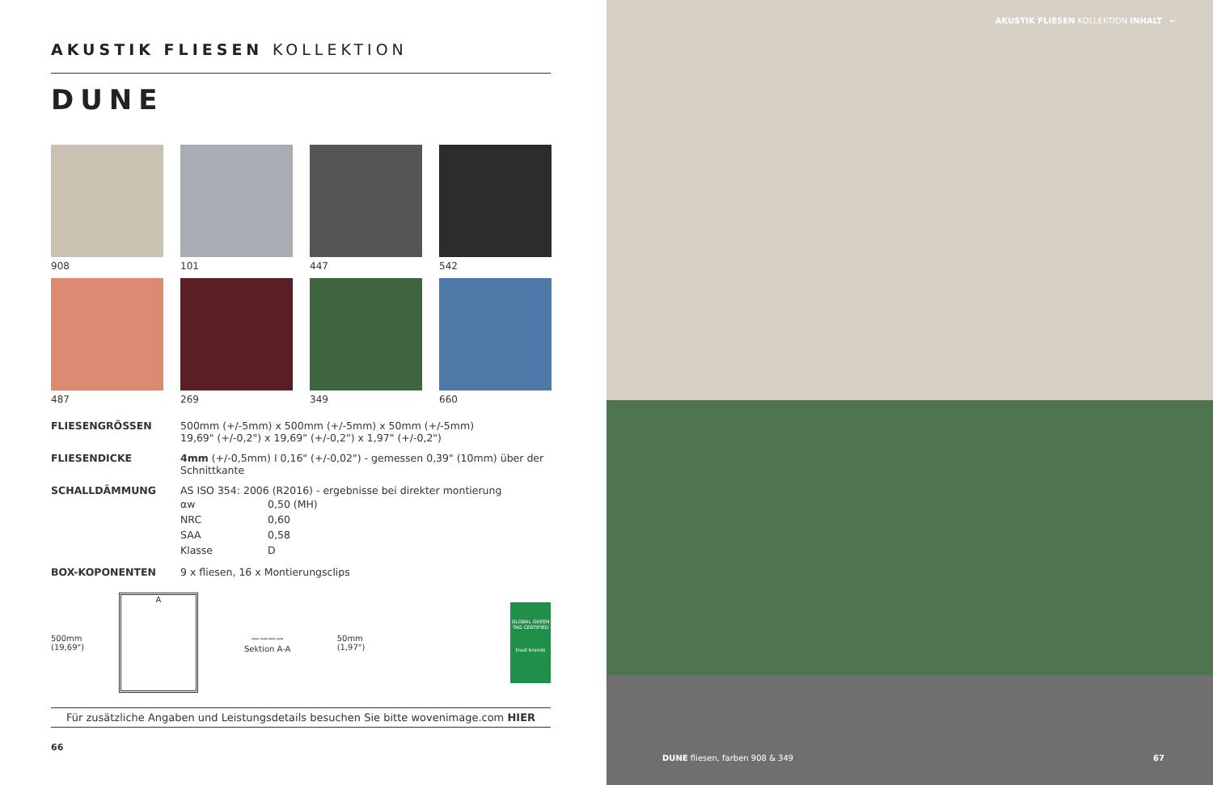AKUSTIK FLIESEN KOLLEKTION
DUNE
908
101
447
542
487
269
349
660
| FLIESENGRÖSSEN | 500mm (+/-5mm) x 500mm (+/-5mm) x 50mm (+/-5mm) 19,69" (+/-0,2") x 19,69" (+/-0,2") x 1,97" (+/-0,2") |
| FLIESENDICKE | 4mm (+/-0,5mm) I 0,16" (+/-0,02") - gemessen 0,39" (10mm) über der Schnittkante |
| SCHALLDÄMMUNG | AS ISO 354: 2006 (R2016) - ergebnisse bei direkter montierung / αw / 0,50 (MH) / / NRC / 0,60 / / SAA / 0,58 / / Klasse / D / |
| BOX-KOPONENTEN | 9 x fliesen, 16 x Montierungsclips |
500mm (19,69")
A
〰〰〰〰
Sektion A-A
50mm
(1,97")
GLOBAL GREEN TAG CERTIFIED
trust brands
Für zusätzliche Angaben und Leistungsdetails besuchen Sie bitte wovenimage.com HIER
66
AKUSTIK FLIESEN KOLLEKTION INHALT ←
DUNE fliesen, farben 908 & 349 67